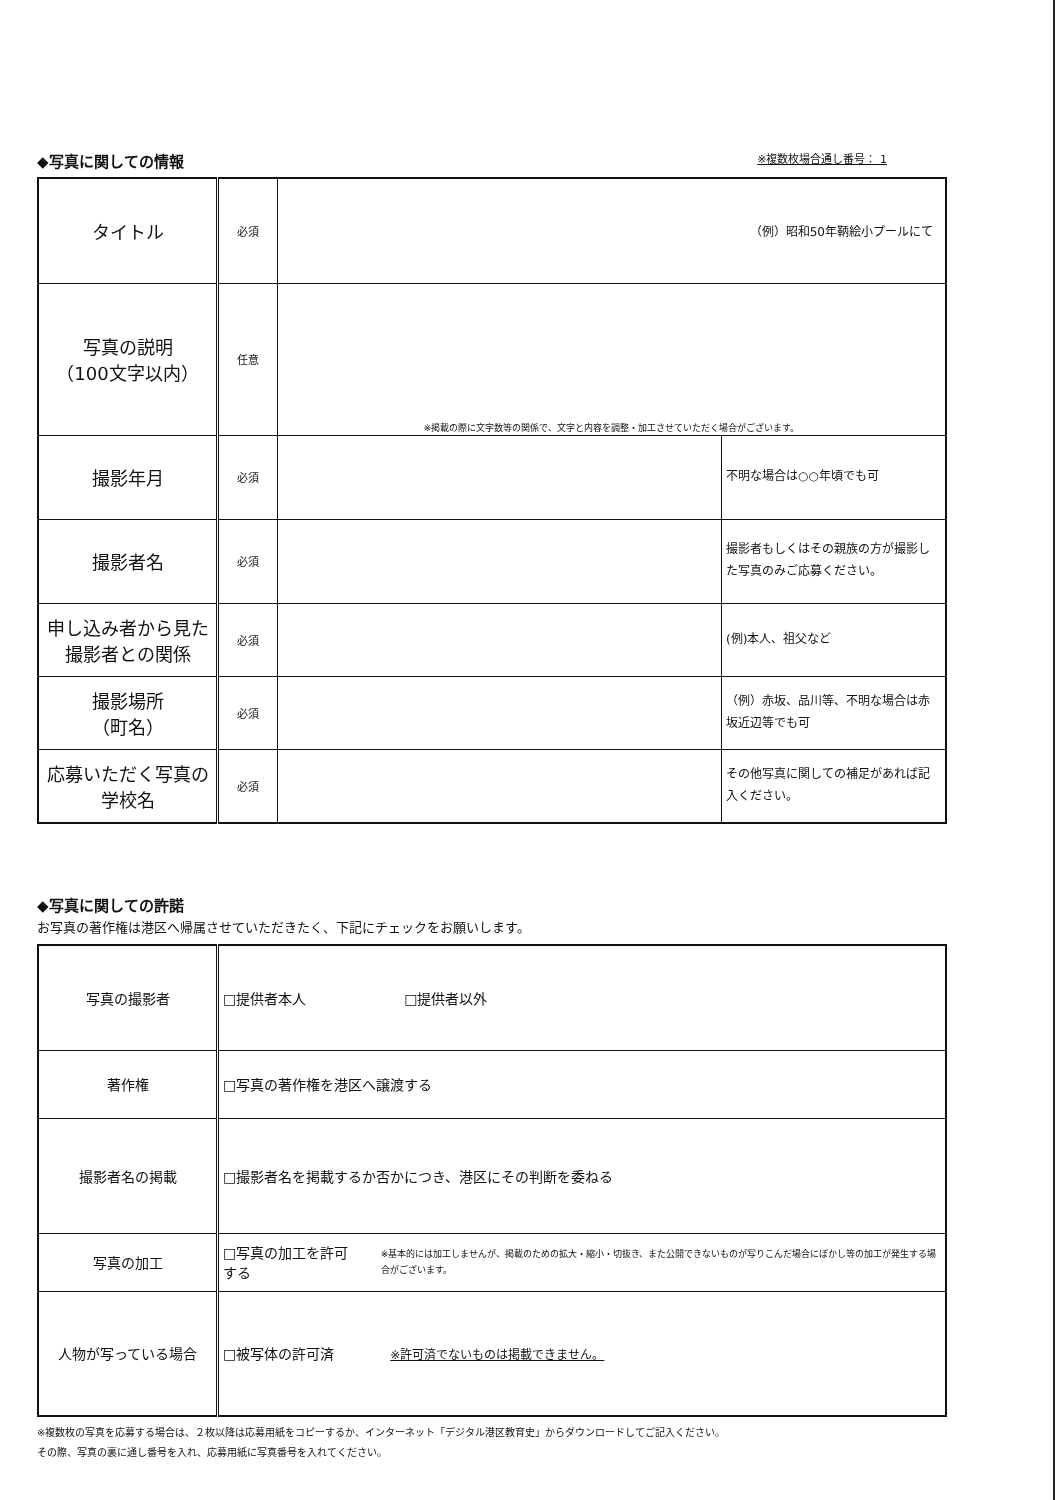◆写真に関しての情報 ※複数枚場合通し番号： 1
| タイトル | 必須 | （例）昭和50年鞆絵小プールにて | |
| 写真の説明 （100文字以内） | 任意 | ※掲載の際に文字数等の関係で、文字と内容を調整・加工させていただく場合がございます。 | |
| 撮影年月 | 必須 | | 不明な場合は○○年頃でも可 |
| 撮影者名 | 必須 | | 撮影者もしくはその親族の方が撮影した写真のみご応募ください。 |
| 申し込み者から見た撮影者との関係 | 必須 | | (例)本人、祖父など |
| 撮影場所 （町名） | 必須 | | （例）赤坂、品川等、不明な場合は赤坂近辺等でも可 |
| 応募いただく写真の学校名 | 必須 | | その他写真に関しての補足があれば記入ください。 |
◆写真に関しての許諾
お写真の著作権は港区へ帰属させていただきたく、下記にチェックをお願いします。
| 写真の撮影者 | □提供者本人 □提供者以外 |
| 著作権 | □写真の著作権を港区へ譲渡する |
| 撮影者名の掲載 | □撮影者名を掲載するか否かにつき、港区にその判断を委ねる |
| 写真の加工 | □写真の加工を許可する ※基本的には加工しませんが、掲載のための拡大・縮小・切抜き、また公開できないものが写りこんだ場合にぼかし等の加工が発生する場合がございます。 |
| 人物が写っている場合 | □被写体の許可済 ※許可済でないものは掲載できません。 |
※複数枚の写真を応募する場合は、２枚以降は応募用紙をコピーするか、インターネット「デジタル港区教育史」からダウンロードしてご記入ください。
その際、写真の裏に通し番号を入れ、応募用紙に写真番号を入れてください。